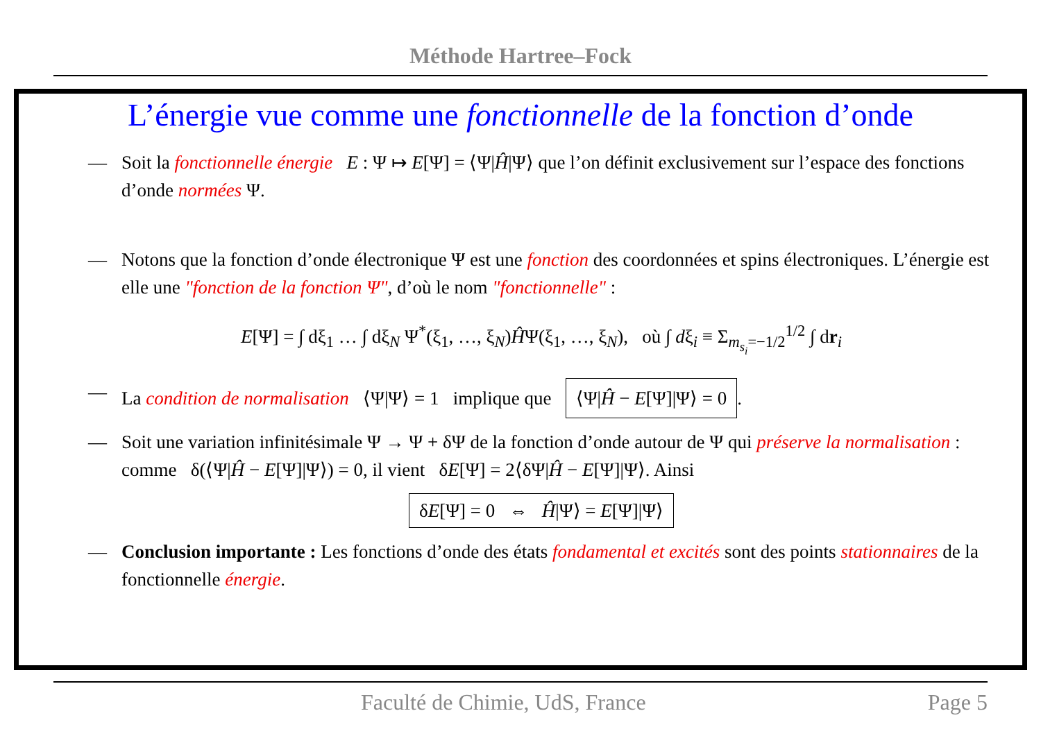Méthode Hartree–Fock
L’énergie vue comme une fonctionnelle de la fonction d’onde
— Soit la fonctionnelle énergie E : Ψ ↦ E[Ψ] = ⟨Ψ|Ĥ|Ψ⟩ que l’on définit exclusivement sur l’espace des fonctions d’onde normées Ψ.
— Notons que la fonction d’onde électronique Ψ est une fonction des coordonnées et spins électroniques. L’énergie est elle une "fonction de la fonction Ψ", d’où le nom "fonctionnelle" :
E[Ψ] = ∫ dξ<sub>1</sub> … ∫ dξ<sub>N</sub> Ψ<sup>*</sup>(ξ<sub>1</sub>, …, ξ<sub>N</sub>)ĤΨ(ξ<sub>1</sub>, …, ξ<sub>N</sub>), où ∫ dξ<sub>i</sub> ≡ Σ<sub>m<sub>s<sub>i</sub></sub>=−1/2</sub><sup>1/2</sup> ∫ dr<sub>i</sub>
— La condition de normalisation ⟨Ψ|Ψ⟩ = 1 implique que ⟨Ψ|Ĥ − E[Ψ]|Ψ⟩ = 0.
— Soit une variation infinitésimale Ψ → Ψ + δΨ de la fonction d’onde autour de Ψ qui préserve la normalisation : comme δ(⟨Ψ|Ĥ − E[Ψ]|Ψ⟩) = 0, il vient δE[Ψ] = 2⟨δΨ|Ĥ − E[Ψ]|Ψ⟩. Ainsi
δE[Ψ] = 0 ⇔ Ĥ|Ψ⟩ = E[Ψ]|Ψ⟩
— Conclusion importante : Les fonctions d’onde des états fondamental et excités sont des points stationnaires de la fonctionnelle énergie.
Faculté de Chimie, UdS, France Page 5